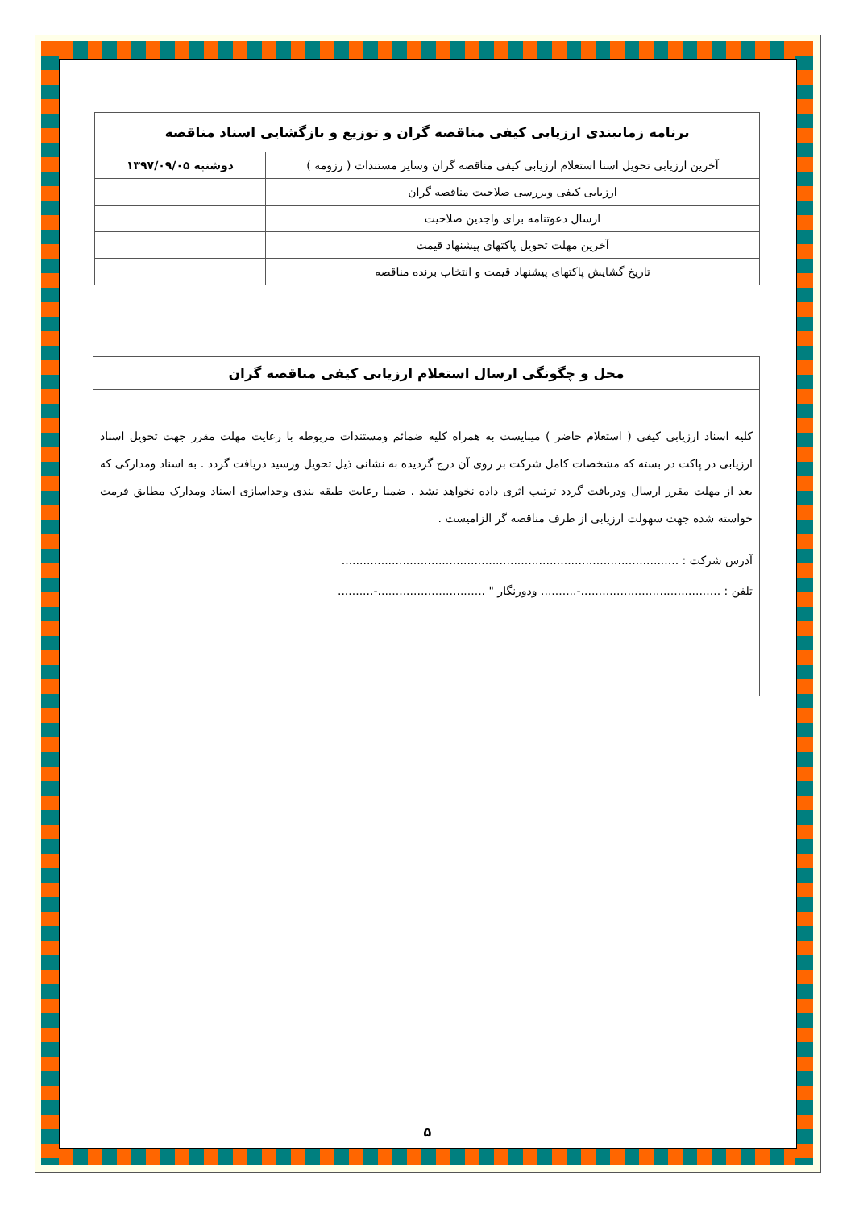| برنامه زمانبندی ارزیابی کیفی مناقصه گران و توزیع و بازگشایی اسناد مناقصه | |
| --- | --- |
| آخرین ارزیابی تحویل اسنا استعلام ارزیابی کیفی مناقصه گران وسایر مستندات ( رزومه ) | دوشنبه ۱۳۹۷/۰۹/۰۵ |
| ارزیابی کیفی وبررسی صلاحیت مناقصه گران | |
| ارسال دعوتنامه برای واجدین صلاحیت | |
| آخرین مهلت تحویل پاکتهای پیشنهاد قیمت | |
| تاریخ گشایش پاکتهای پیشنهاد قیمت و انتخاب برنده مناقصه | |
محل و چگونگی ارسال استعلام ارزیابی کیفی مناقصه گران
کلیه اسناد ارزیابی کیفی ( استعلام حاضر ) میبایست به همراه کلیه ضمائم ومستندات مربوطه با رعایت مهلت مقرر جهت تحویل اسناد ارزیابی در پاکت در بسته که مشخصات کامل شرکت بر روی آن درج گردیده به نشانی ذیل تحویل ورسید دریافت گردد . به اسناد ومدارکی که بعد از مهلت مقرر ارسال ودریافت گردد ترتیب اثری داده نخواهد نشد . ضمنا رعایت طبقه بندی وجداسازی اسناد ومدارک مطابق فرمت خواسته شده جهت سهولت ارزیابی از طرف مناقصه گر الزامیست .
آدرس شرکت : ..............................................................................................
تلفن : .......................................-.......... ودورنگار " ..............................-..........
۵